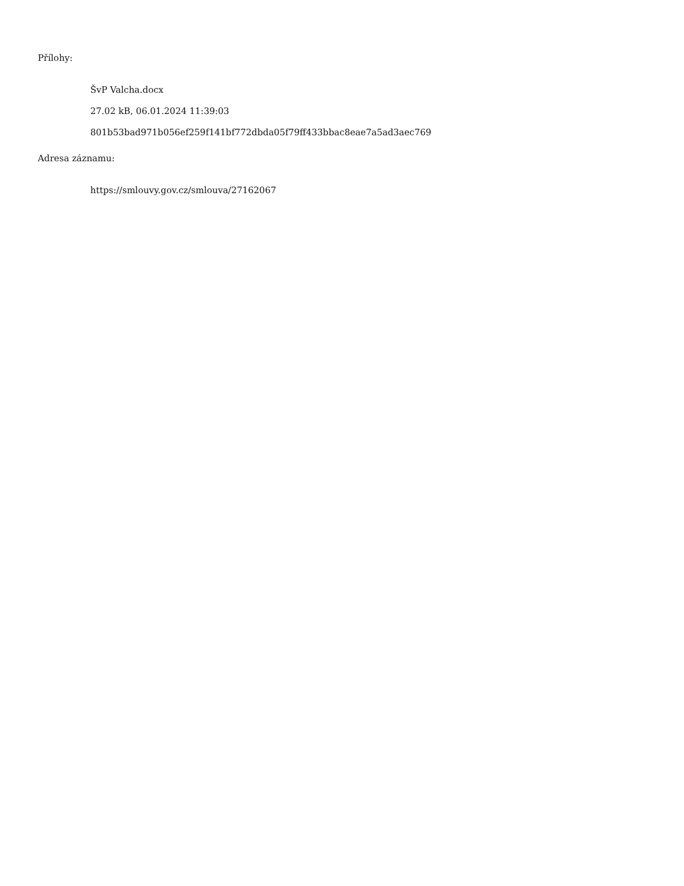Přílohy:
ŠvP Valcha.docx
27.02 kB, 06.01.2024 11:39:03
801b53bad971b056ef259f141bf772dbda05f79ff433bbac8eae7a5ad3aec769
Adresa záznamu:
https://smlouvy.gov.cz/smlouva/27162067